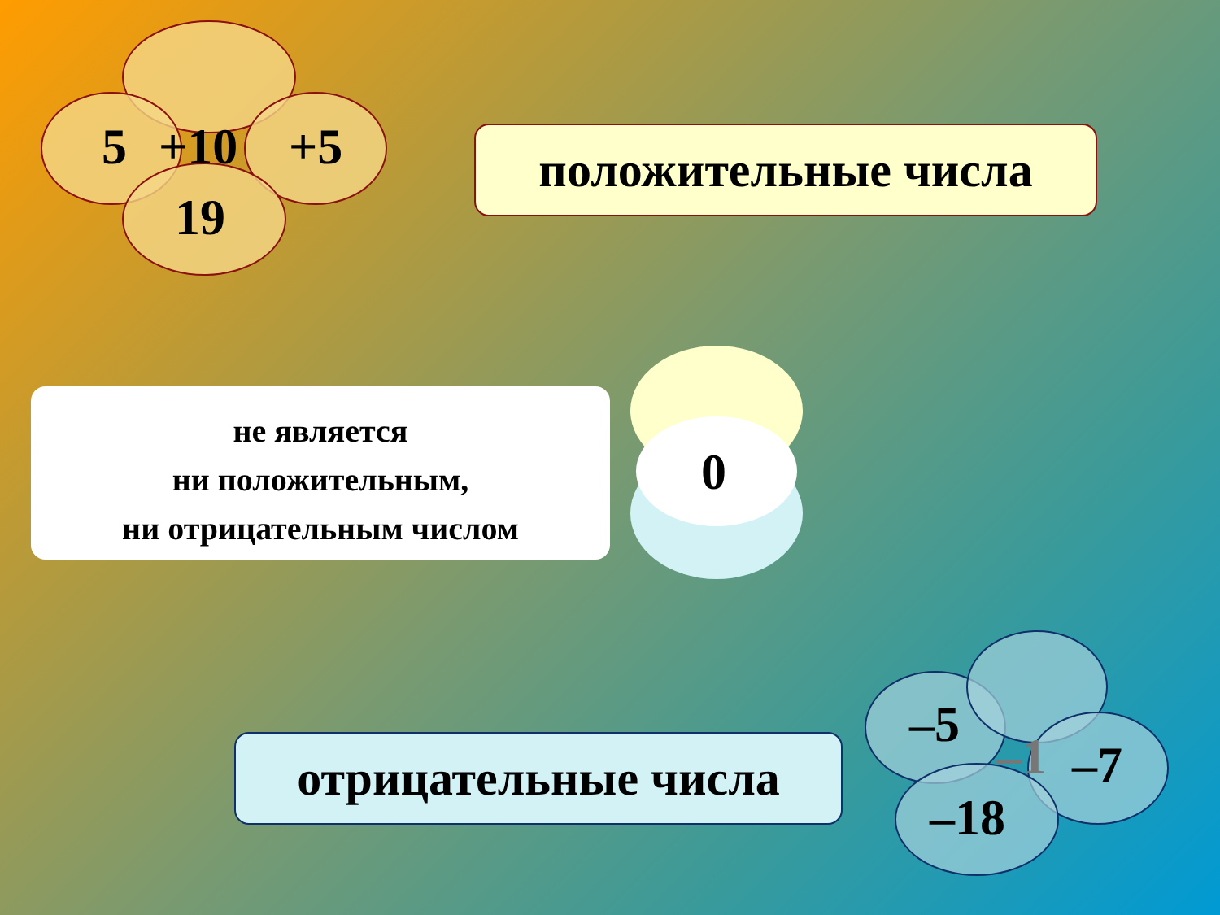5 +10 +5
19
положительные числа
не является
ни положительным,
ни отрицательным числом
0
отрицательные числа
–5
–1 –7
–18